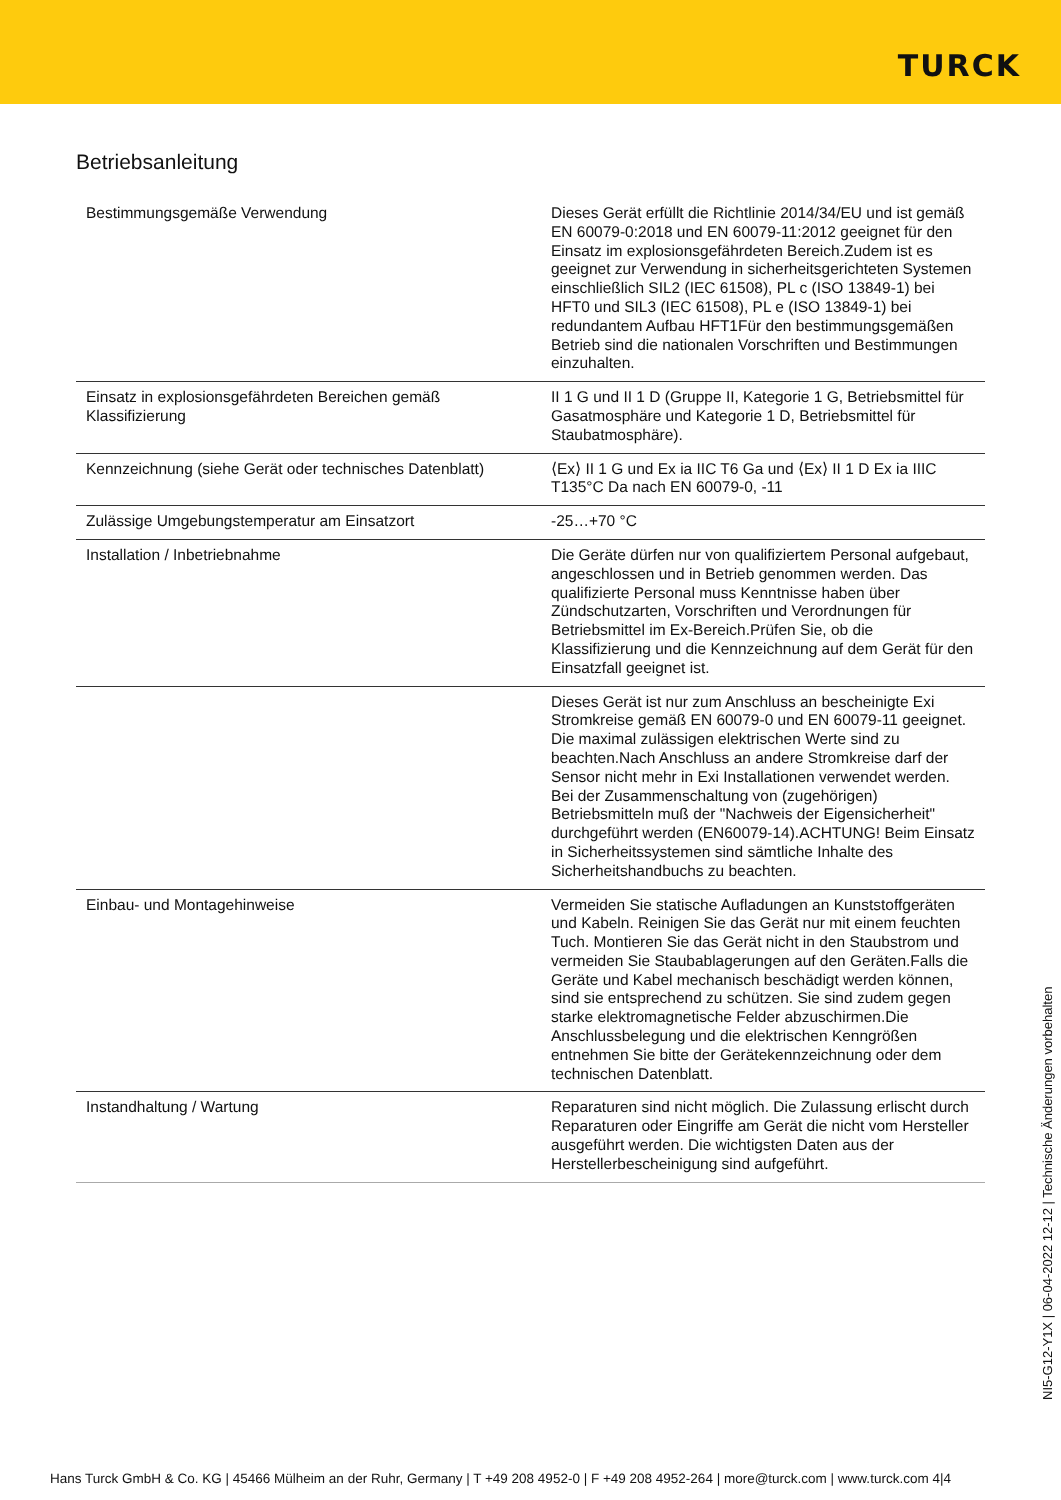TURCK
Betriebsanleitung
| Bestimmungsgemäße Verwendung | Dieses Gerät erfüllt die Richtlinie 2014/34/EU und ist gemäß EN 60079-0:2018 und EN 60079-11:2012 geeignet für den Einsatz im explosionsgefährdeten Bereich.Zudem ist es geeignet zur Verwendung in sicherheitsgerichteten Systemen einschließlich SIL2 (IEC 61508), PL c (ISO 13849-1) bei HFT0 und SIL3 (IEC 61508), PL e (ISO 13849-1) bei redundantem Aufbau HFT1Für den bestimmungsgemäßen Betrieb sind die nationalen Vorschriften und Bestimmungen einzuhalten. |
| Einsatz in explosionsgefährdeten Bereichen gemäß Klassifizierung | II 1 G und II 1 D (Gruppe II, Kategorie 1 G, Betriebsmittel für Gasatmosphäre und Kategorie 1 D, Betriebsmittel für Staubatmosphäre). |
| Kennzeichnung (siehe Gerät oder technisches Datenblatt) | ⟨Ex⟩ II 1 G und Ex ia IIC T6 Ga und ⟨Ex⟩ II 1 D Ex ia IIIC T135°C Da nach EN 60079-0, -11 |
| Zulässige Umgebungstemperatur am Einsatzort | -25…+70 °C |
| Installation / Inbetriebnahme | Die Geräte dürfen nur von qualifiziertem Personal aufgebaut, angeschlossen und in Betrieb genommen werden. Das qualifizierte Personal muss Kenntnisse haben über Zündschutzarten, Vorschriften und Verordnungen für Betriebsmittel im Ex-Bereich.Prüfen Sie, ob die Klassifizierung und die Kennzeichnung auf dem Gerät für den Einsatzfall geeignet ist. |
| | Dieses Gerät ist nur zum Anschluss an bescheinigte Exi Stromkreise gemäß EN 60079-0 und EN 60079-11 geeignet. Die maximal zulässigen elektrischen Werte sind zu beachten.Nach Anschluss an andere Stromkreise darf der Sensor nicht mehr in Exi Installationen verwendet werden. Bei der Zusammenschaltung von (zugehörigen) Betriebsmitteln muß der "Nachweis der Eigensicherheit" durchgeführt werden (EN60079-14).ACHTUNG! Beim Einsatz in Sicherheitssystemen sind sämtliche Inhalte des Sicherheitshandbuchs zu beachten. |
| Einbau- und Montagehinweise | Vermeiden Sie statische Aufladungen an Kunststoffgeräten und Kabeln. Reinigen Sie das Gerät nur mit einem feuchten Tuch. Montieren Sie das Gerät nicht in den Staubstrom und vermeiden Sie Staubablagerungen auf den Geräten.Falls die Geräte und Kabel mechanisch beschädigt werden können, sind sie entsprechend zu schützen. Sie sind zudem gegen starke elektromagnetische Felder abzuschirmen.Die Anschlussbelegung und die elektrischen Kenngrößen entnehmen Sie bitte der Gerätekennzeichnung oder dem technischen Datenblatt. |
| Instandhaltung / Wartung | Reparaturen sind nicht möglich. Die Zulassung erlischt durch Reparaturen oder Eingriffe am Gerät die nicht vom Hersteller ausgeführt werden. Die wichtigsten Daten aus der Herstellerbescheinigung sind aufgeführt. |
NI5-G12-Y1X | 06-04-2022 12-12 | Technische Änderungen vorbehalten
Hans Turck GmbH & Co. KG | 45466 Mülheim an der Ruhr, Germany | T +49 208 4952-0 | F +49 208 4952-264 | more@turck.com | www.turck.com 4|4